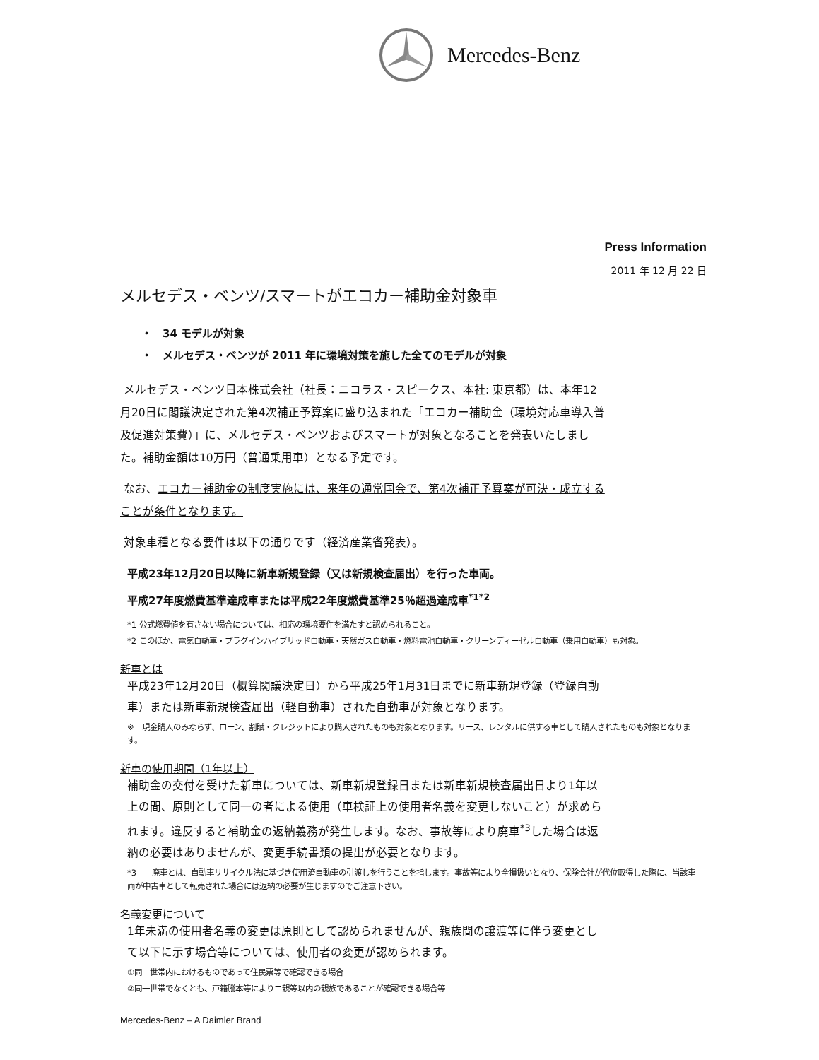Mercedes-Benz
Press Information
2011 年 12 月 22 日
メルセデス・ベンツ/スマートがエコカー補助金対象車
・　34 モデルが対象
・　メルセデス・ベンツが 2011 年に環境対策を施した全てのモデルが対象
メルセデス・ベンツ日本株式会社（社長：ニコラス・スピークス、本社: 東京都）は、本年12月20日に閣議決定された第4次補正予算案に盛り込まれた「エコカー補助金（環境対応車導入普及促進対策費）」に、メルセデス・ベンツおよびスマートが対象となることを発表いたしました。補助金額は10万円（普通乗用車）となる予定です。
なお、エコカー補助金の制度実施には、来年の通常国会で、第4次補正予算案が可決・成立することが条件となります。
対象車種となる要件は以下の通りです（経済産業省発表）。
平成23年12月20日以降に新車新規登録（又は新規検査届出）を行った車両。
平成27年度燃費基準達成車または平成22年度燃費基準25％超過達成車<sup>*1*2</sup>
*1 公式燃費値を有さない場合については、相応の環境要件を満たすと認められること。
*2 このほか、電気自動車・プラグインハイブリッド自動車・天然ガス自動車・燃料電池自動車・クリーンディーゼル自動車（乗用自動車）も対象。
新車とは
平成23年12月20日（概算閣議決定日）から平成25年1月31日までに新車新規登録（登録自動車）または新車新規検査届出（軽自動車）された自動車が対象となります。
※　現金購入のみならず、ローン、割賦・クレジットにより購入されたものも対象となります。リース、レンタルに供する車として購入されたものも対象となります。
新車の使用期間（1年以上）
補助金の交付を受けた新車については、新車新規登録日または新車新規検査届出日より1年以上の間、原則として同一の者による使用（車検証上の使用者名義を変更しないこと）が求められます。違反すると補助金の返納義務が発生します。なお、事故等により廃車<sup>*3</sup>した場合は返納の必要はありませんが、変更手続書類の提出が必要となります。
*3　　廃車とは、自動車リサイクル法に基づき使用済自動車の引渡しを行うことを指します。事故等により全損扱いとなり、保険会社が代位取得した際に、当該車両が中古車として転売された場合には返納の必要が生じますのでご注意下さい。
名義変更について
1年未満の使用者名義の変更は原則として認められませんが、親族間の譲渡等に伴う変更として以下に示す場合等については、使用者の変更が認められます。
①同一世帯内におけるものであって住民票等で確認できる場合
②同一世帯でなくとも、戸籍謄本等により二親等以内の親族であることが確認できる場合等
Mercedes-Benz – A Daimler Brand